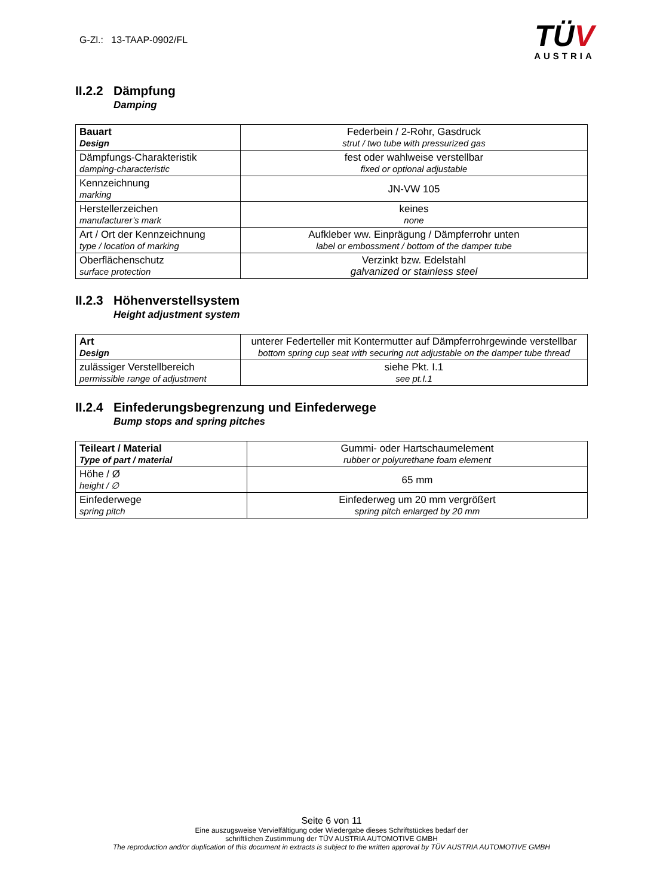G-Zl.: 13-TAAP-0902/FL
TÜV
AUSTRIA
II.2.2 Dämpfung
Damping
| Bauart Design | Federbein / 2-Rohr, Gasdruck strut / two tube with pressurized gas |
| Dämpfungs-Charakteristik damping-characteristic | fest oder wahlweise verstellbar fixed or optional adjustable |
| Kennzeichnung marking | JN-VW 105 |
| Herstellerzeichen manufacturer’s mark | keines none |
| Art / Ort der Kennzeichnung type / location of marking | Aufkleber ww. Einprägung / Dämpferrohr unten label or embossment / bottom of the damper tube |
| Oberflächenschutz surface protection | Verzinkt bzw. Edelstahl galvanized or stainless steel |
II.2.3 Höhenverstellsystem
Height adjustment system
| Art Design | unterer Federteller mit Kontermutter auf Dämpferrohrgewinde verstellbar bottom spring cup seat with securing nut adjustable on the damper tube thread |
| zulässiger Verstellbereich permissible range of adjustment | siehe Pkt. I.1 see pt.I.1 |
II.2.4 Einfederungsbegrenzung und Einfederwege
Bump stops and spring pitches
| Teileart / Material Type of part / material | Gummi- oder Hartschaumelement rubber or polyurethane foam element |
| Höhe / Ø height / ∅ | 65 mm |
| Einfederwege spring pitch | Einfederweg um 20 mm vergrößert spring pitch enlarged by 20 mm |
Seite 6 von 11
Eine auszugsweise Vervielfältigung oder Wiedergabe dieses Schriftstückes bedarf der
schriftlichen Zustimmung der TÜV AUSTRIA AUTOMOTIVE GMBH
The reproduction and/or duplication of this document in extracts is subject to the written approval by TÜV AUSTRIA AUTOMOTIVE GMBH